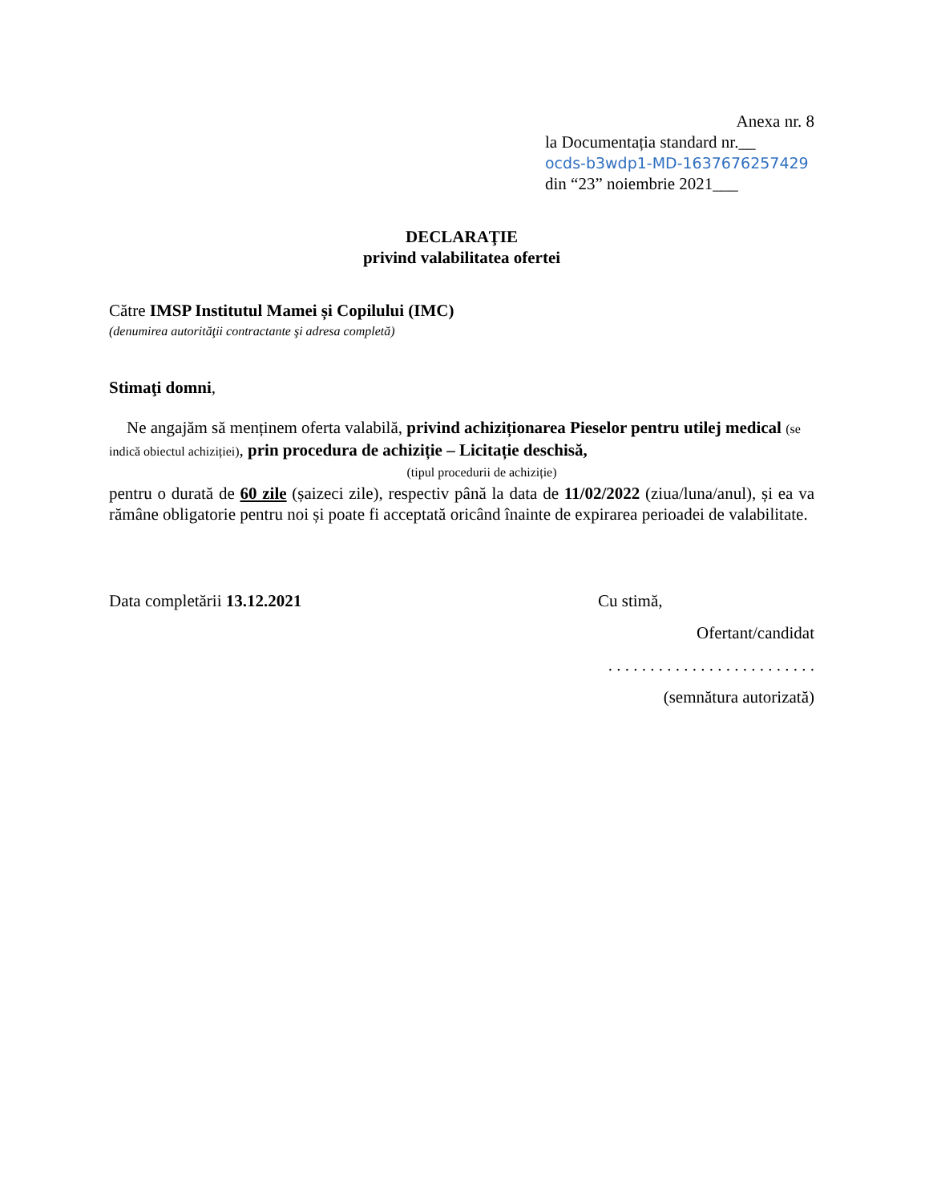Anexa nr. 8
la Documentația standard nr.__
ocds-b3wdp1-MD-1637676257429
din “23” noiembrie 2021___
DECLARAŢIE
privind valabilitatea ofertei
Către IMSP Institutul Mamei și Copilului (IMC)
(denumirea autorităţii contractante şi adresa completă)
Stimaţi domni,
Ne angajăm să menținem oferta valabilă, privind achiziționarea Pieselor pentru utilej medical (se indică obiectul achiziției), prin procedura de achiziție – Licitație deschisă,
(tipul procedurii de achiziție)
pentru o durată de 60 zile (șaizeci zile), respectiv până la data de 11/02/2022 (ziua/luna/anul), și ea va rămâne obligatorie pentru noi și poate fi acceptată oricând înainte de expirarea perioadei de valabilitate.
Data completării 13.12.2021 Cu stimă,
Ofertant/candidat
. . . . . . . . . . . . . . . . . . . . . . . . .
(semnătura autorizată)